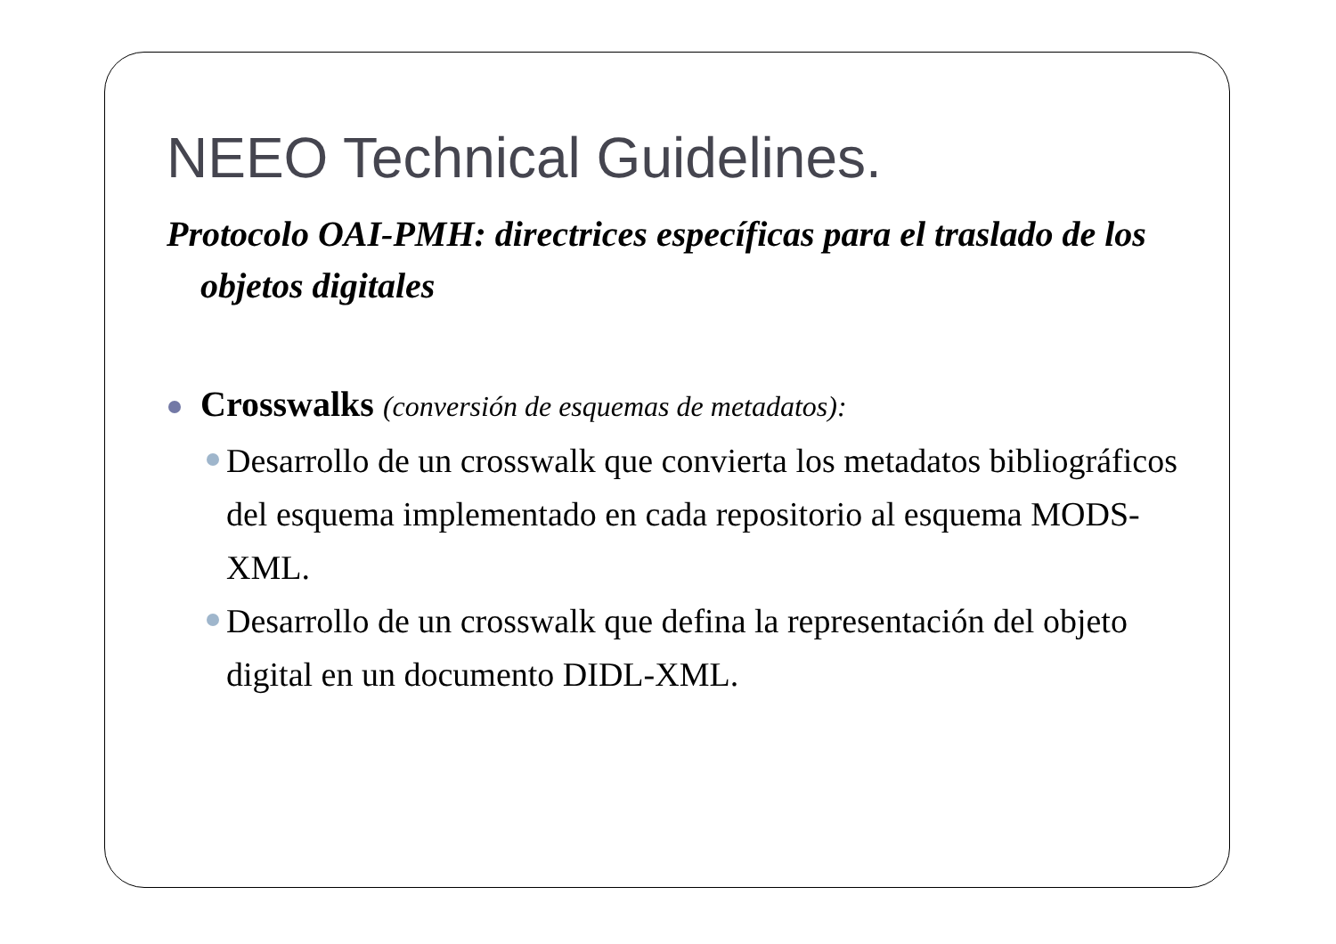NEEO Technical Guidelines.
Protocolo OAI-PMH: directrices específicas para el traslado de los objetos digitales
Crosswalks (conversión de esquemas de metadatos):
Desarrollo de un crosswalk que convierta los metadatos bibliográficos del esquema implementado en cada repositorio al esquema MODS-XML.
Desarrollo de un crosswalk que defina la representación del objeto digital en un documento DIDL-XML.